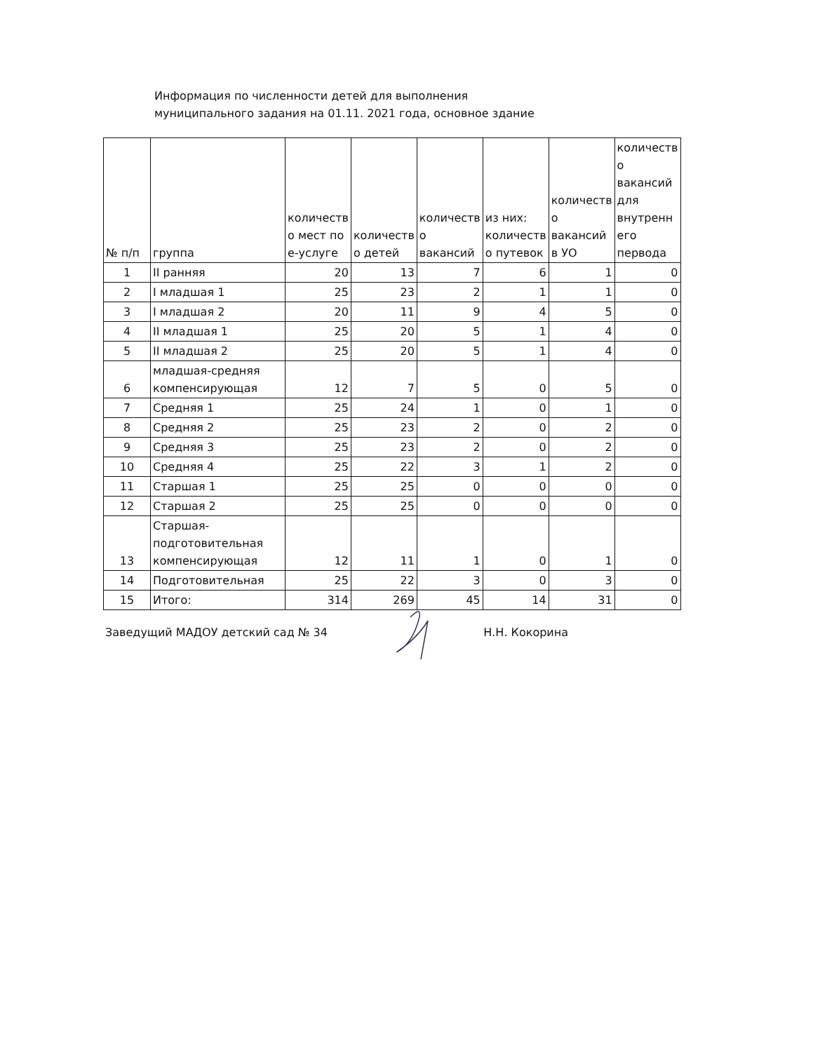Информация по численности детей для выполнения
муниципального задания на 01.11. 2021 года, основное здание
| № п/п | группа | количеств о мест по е-услуге | количеств о детей | количеств о вакансий | из них: количеств о путевок | количеств о вакансий в УО | количеств о вакансий для внутренн его первода |
| --- | --- | --- | --- | --- | --- | --- | --- |
| 1 | II ранняя | 20 | 13 | 7 | 6 | 1 | 0 |
| 2 | I младшая 1 | 25 | 23 | 2 | 1 | 1 | 0 |
| 3 | I младшая 2 | 20 | 11 | 9 | 4 | 5 | 0 |
| 4 | II младшая 1 | 25 | 20 | 5 | 1 | 4 | 0 |
| 5 | II младшая 2 | 25 | 20 | 5 | 1 | 4 | 0 |
| 6 | младшая-средняя компенсирующая | 12 | 7 | 5 | 0 | 5 | 0 |
| 7 | Средняя 1 | 25 | 24 | 1 | 0 | 1 | 0 |
| 8 | Средняя 2 | 25 | 23 | 2 | 0 | 2 | 0 |
| 9 | Средняя 3 | 25 | 23 | 2 | 0 | 2 | 0 |
| 10 | Средняя 4 | 25 | 22 | 3 | 1 | 2 | 0 |
| 11 | Старшая 1 | 25 | 25 | 0 | 0 | 0 | 0 |
| 12 | Старшая 2 | 25 | 25 | 0 | 0 | 0 | 0 |
| 13 | Старшая- подготовительная компенсирующая | 12 | 11 | 1 | 0 | 1 | 0 |
| 14 | Подготовительная | 25 | 22 | 3 | 0 | 3 | 0 |
| 15 | Итого: | 314 | 269 | 45 | 14 | 31 | 0 |
Заведущий МАДОУ детский сад № 34 Н.Н. Кокорина